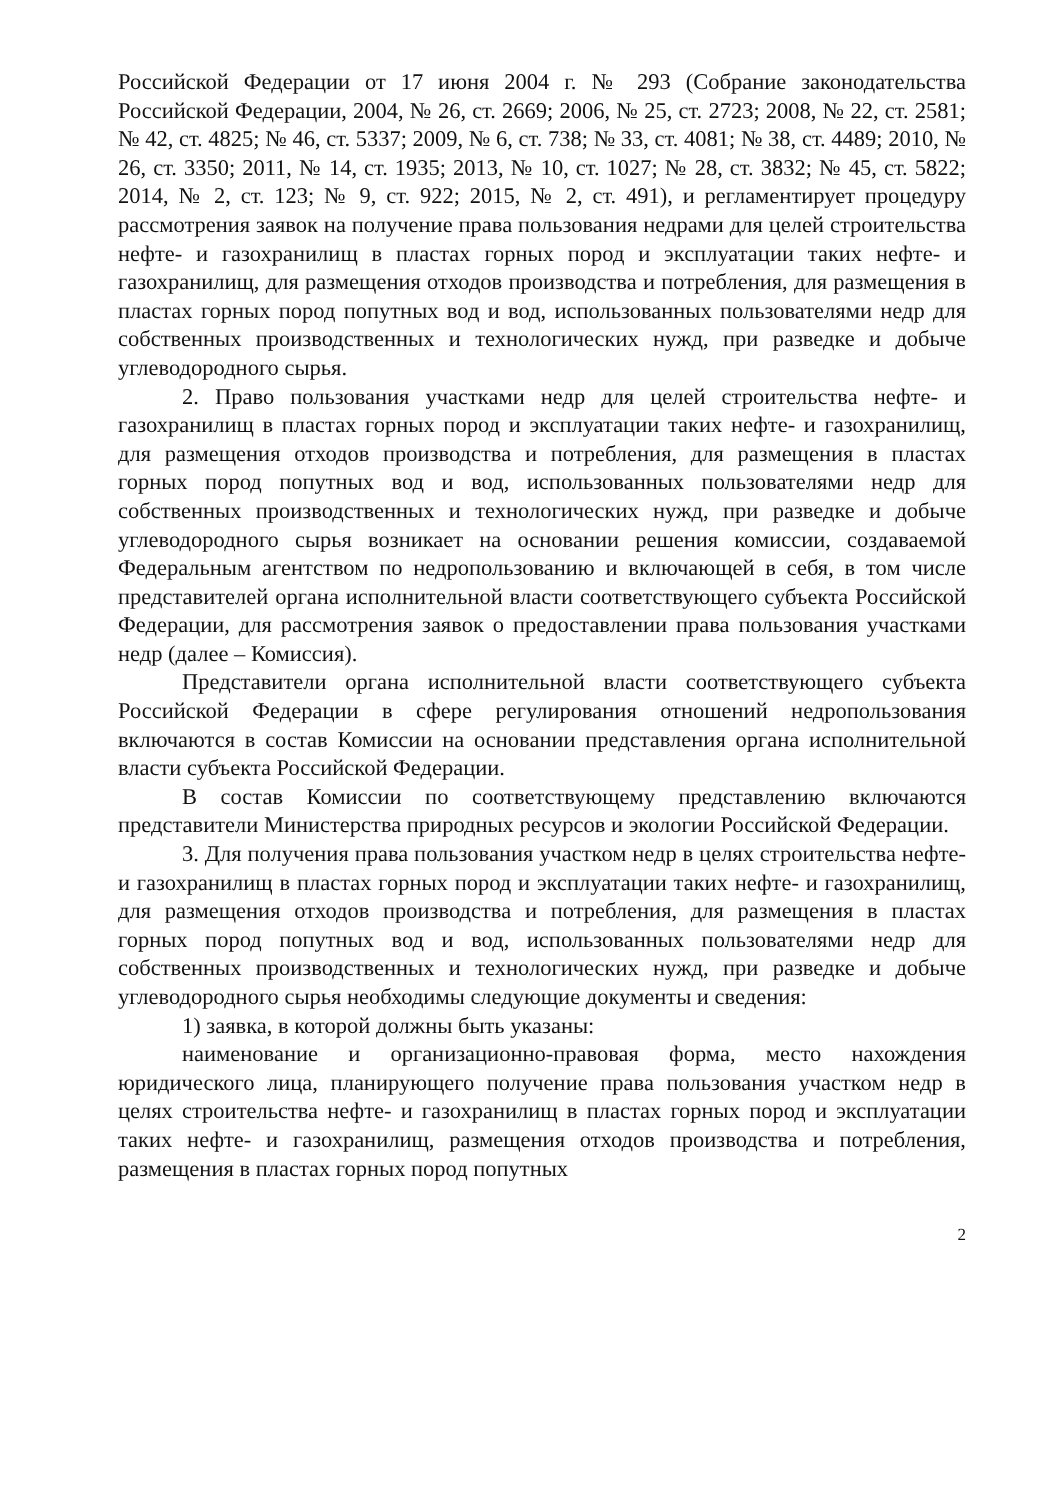Российской Федерации от 17 июня 2004 г. № 293 (Собрание законодательства Российской Федерации, 2004, № 26, ст. 2669; 2006, № 25, ст. 2723; 2008, № 22, ст. 2581; № 42, ст. 4825; № 46, ст. 5337; 2009, № 6, ст. 738; № 33, ст. 4081; № 38, ст. 4489; 2010, № 26, ст. 3350; 2011, № 14, ст. 1935; 2013, № 10, ст. 1027; № 28, ст. 3832; № 45, ст. 5822; 2014, № 2, ст. 123; № 9, ст. 922; 2015, № 2, ст. 491), и регламентирует процедуру рассмотрения заявок на получение права пользования недрами для целей строительства нефте- и газохранилищ в пластах горных пород и эксплуатации таких нефте- и газохранилищ, для размещения отходов производства и потребления, для размещения в пластах горных пород попутных вод и вод, использованных пользователями недр для собственных производственных и технологических нужд, при разведке и добыче углеводородного сырья.
2. Право пользования участками недр для целей строительства нефте- и газохранилищ в пластах горных пород и эксплуатации таких нефте- и газохранилищ, для размещения отходов производства и потребления, для размещения в пластах горных пород попутных вод и вод, использованных пользователями недр для собственных производственных и технологических нужд, при разведке и добыче углеводородного сырья возникает на основании решения комиссии, создаваемой Федеральным агентством по недропользованию и включающей в себя, в том числе представителей органа исполнительной власти соответствующего субъекта Российской Федерации, для рассмотрения заявок о предоставлении права пользования участками недр (далее – Комиссия).
Представители органа исполнительной власти соответствующего субъекта Российской Федерации в сфере регулирования отношений недропользования включаются в состав Комиссии на основании представления органа исполнительной власти субъекта Российской Федерации.
В состав Комиссии по соответствующему представлению включаются представители Министерства природных ресурсов и экологии Российской Федерации.
3. Для получения права пользования участком недр в целях строительства нефте- и газохранилищ в пластах горных пород и эксплуатации таких нефте- и газохранилищ, для размещения отходов производства и потребления, для размещения в пластах горных пород попутных вод и вод, использованных пользователями недр для собственных производственных и технологических нужд, при разведке и добыче углеводородного сырья необходимы следующие документы и сведения:
1) заявка, в которой должны быть указаны:
наименование и организационно-правовая форма, место нахождения юридического лица, планирующего получение права пользования участком недр в целях строительства нефте- и газохранилищ в пластах горных пород и эксплуатации таких нефте- и газохранилищ, размещения отходов производства и потребления, размещения в пластах горных пород попутных
2